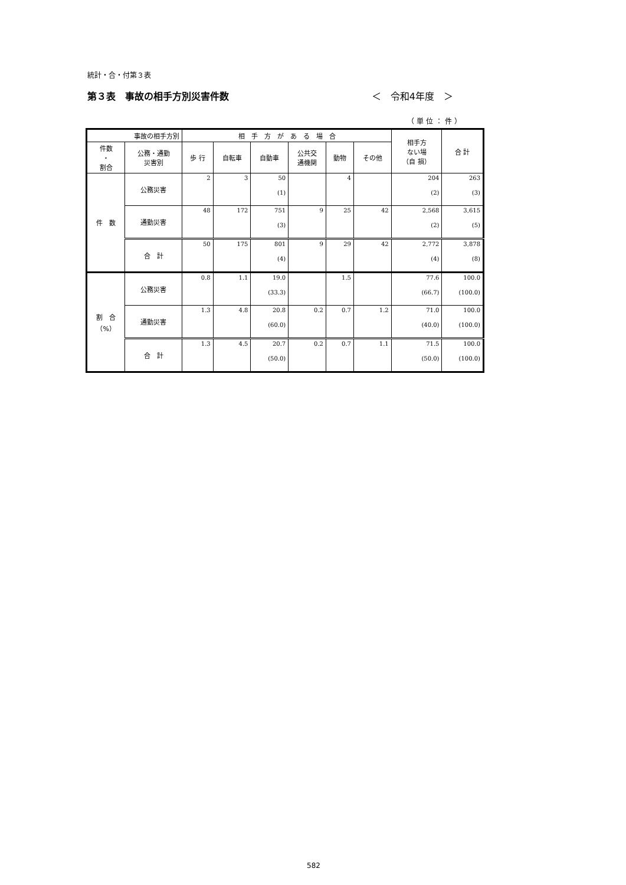統計・合・付第３表
第３表　事故の相手方別災害件数 ＜　令和4年度　＞
（単位：件）
| 事故の相手方別 | | 相 手 方 が あ る 場 合 | | | | | | 相手方 ない場 （自 損） | 合 計 |
| --- | --- | --- | --- | --- | --- | --- | --- | --- | --- |
| 件数 ・ 割合 | 公務・通勤 災害別 | 歩 行 | 自転車 | 自動車 | 公共交 通機関 | 動物 | その他 | | |
| 件 数 | 公務災害 | 2 | 3 | 50 (1) | | 4 | | 204 (2) | 263 (3) |
| | 通勤災害 | 48 | 172 | 751 (3) | 9 | 25 | 42 | 2,568 (2) | 3,615 (5) |
| | 合 計 | 50 | 175 | 801 (4) | 9 | 29 | 42 | 2,772 (4) | 3,878 (8) |
| 割 合 （%） | 公務災害 | 0.8 | 1.1 | 19.0 (33.3) | | 1.5 | | 77.6 (66.7) | 100.0 (100.0) |
| | 通勤災害 | 1.3 | 4.8 | 20.8 (60.0) | 0.2 | 0.7 | 1.2 | 71.0 (40.0) | 100.0 (100.0) |
| | 合 計 | 1.3 | 4.5 | 20.7 (50.0) | 0.2 | 0.7 | 1.1 | 71.5 (50.0) | 100.0 (100.0) |
582